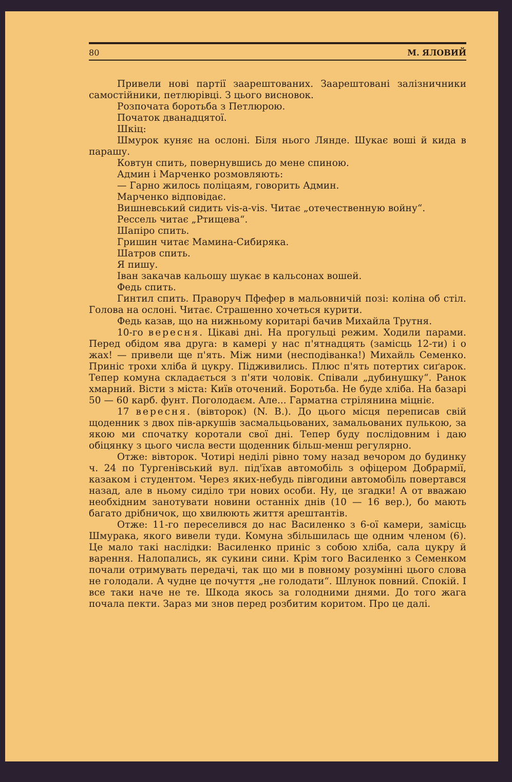80 М. ЯЛОВИЙ
Привели нові партії заарештованих. Заарештовані залізничники самостійники, петлюрівці. З цього висновок.
Розпочата боротьба з Петлюрою.
Початок дванадцятої.
Шкіц:
Шмурок куняє на ослоні. Біля нього Лянде. Шукає воші й кида в парашу.
Ковтун спить, повернувшись до мене спиною.
Админ і Марченко розмовляють:
— Гарно жилось поліцаям, говорить Админ.
Марченко відповідає.
Вишневський сидить vis-a-vis. Читає „отечественную войну“.
Рессель читає „Ртищева“.
Шапіро спить.
Гришин читає Мамина-Сибиряка.
Шатров спить.
Я пишу.
Іван закачав кальошу шукає в кальсонах вошей.
Федь спить.
Гинтил спить. Праворуч Пфефер в мальовничій позі: коліна об стіл. Голова на ослоні. Читає. Страшенно хочеться курити.
Федь казав, що на нижньому коритарі бачив Михайла Трутня.
10-го вересня. Цікаві дні. На прогульці режим. Ходили парами. Перед обідом ява друга: в камері у нас п'ятнадцять (замісць 12-ти) і о жах! — привели ще п'ять. Між ними (несподіванка!) Михайль Семенко. Приніс трохи хліба й цукру. Підживились. Плюс п'ять потертих сиґарок. Тепер комуна складається з п'яти чоловік. Співали „дубинушку“. Ранок хмарний. Вісти з міста: Київ оточений. Боротьба. Не буде хліба. На базарі 50 — 60 карб. фунт. Поголодаєм. Але... Гарматна стрілянина міцніє.
17 вересня. (вівторок) (N. B.). До цього місця переписав свій щоденник з двох пів-аркушів засмальцьованих, замальованих пулькою, за якою ми спочатку коротали свої дні. Тепер буду послідовним і даю обіцянку з цього числа вести щоденник більш-менш регулярно.
Отже: вівторок. Чотирі неділі рівно тому назад вечором до будинку ч. 24 по Тургенівський вул. під'їхав автомобіль з офіцером Добрармії, казаком і студентом. Через яких-небудь півгодини автомобіль повертався назад, але в ньому сиділо три нових особи. Ну, це згадки! А от вважаю необхідним занотувати новини останніх днів (10 — 16 вер.), бо мають багато дрібничок, що хвилюють життя арештантів.
Отже: 11-го переселився до нас Василенко з 6-ої камери, замісць Шмурака, якого вивели туди. Комуна збільшилась ще одним членом (6). Це мало такі наслідки: Василенко приніс з собою хліба, сала цукру й варення. Налопались, як сукини сини. Крім того Василенко з Семенком почали отримувать передачі, так що ми в повному розумінні цього слова не голодали. А чудне це почуття „не голодати“. Шлунок повний. Спокій. І все таки наче не те. Шкода якось за голодними днями. До того жага почала пекти. Зараз ми знов перед розбитим коритом. Про це далі.